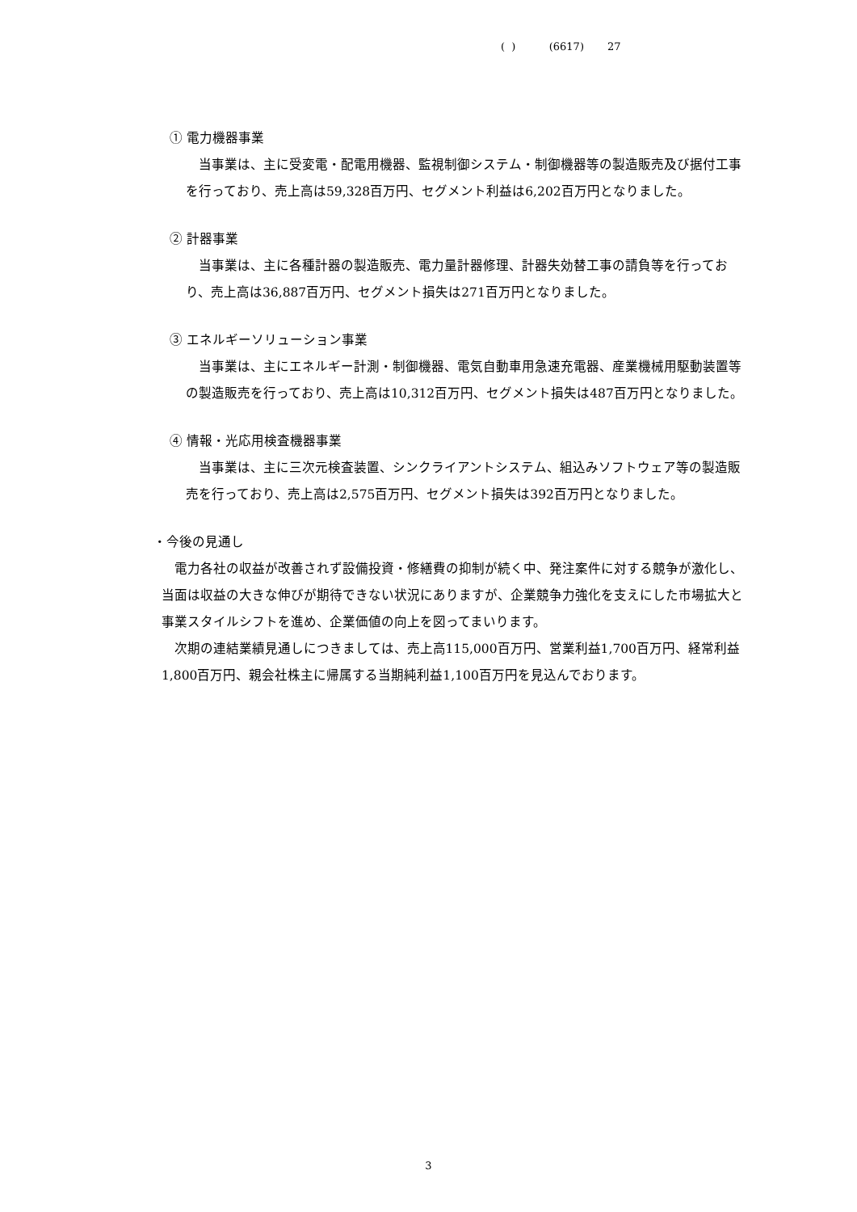( ) (6617) 27
① 電力機器事業
当事業は、主に受変電・配電用機器、監視制御システム・制御機器等の製造販売及び据付工事を行っており、売上高は59,328百万円、セグメント利益は6,202百万円となりました。
② 計器事業
当事業は、主に各種計器の製造販売、電力量計器修理、計器失効替工事の請負等を行っており、売上高は36,887百万円、セグメント損失は271百万円となりました。
③ エネルギーソリューション事業
当事業は、主にエネルギー計測・制御機器、電気自動車用急速充電器、産業機械用駆動装置等の製造販売を行っており、売上高は10,312百万円、セグメント損失は487百万円となりました。
④ 情報・光応用検査機器事業
当事業は、主に三次元検査装置、シンクライアントシステム、組込みソフトウェア等の製造販売を行っており、売上高は2,575百万円、セグメント損失は392百万円となりました。
・今後の見通し
電力各社の収益が改善されず設備投資・修繕費の抑制が続く中、発注案件に対する競争が激化し、当面は収益の大きな伸びが期待できない状況にありますが、企業競争力強化を支えにした市場拡大と事業スタイルシフトを進め、企業価値の向上を図ってまいります。
次期の連結業績見通しにつきましては、売上高115,000百万円、営業利益1,700百万円、経常利益1,800百万円、親会社株主に帰属する当期純利益1,100百万円を見込んでおります。
3